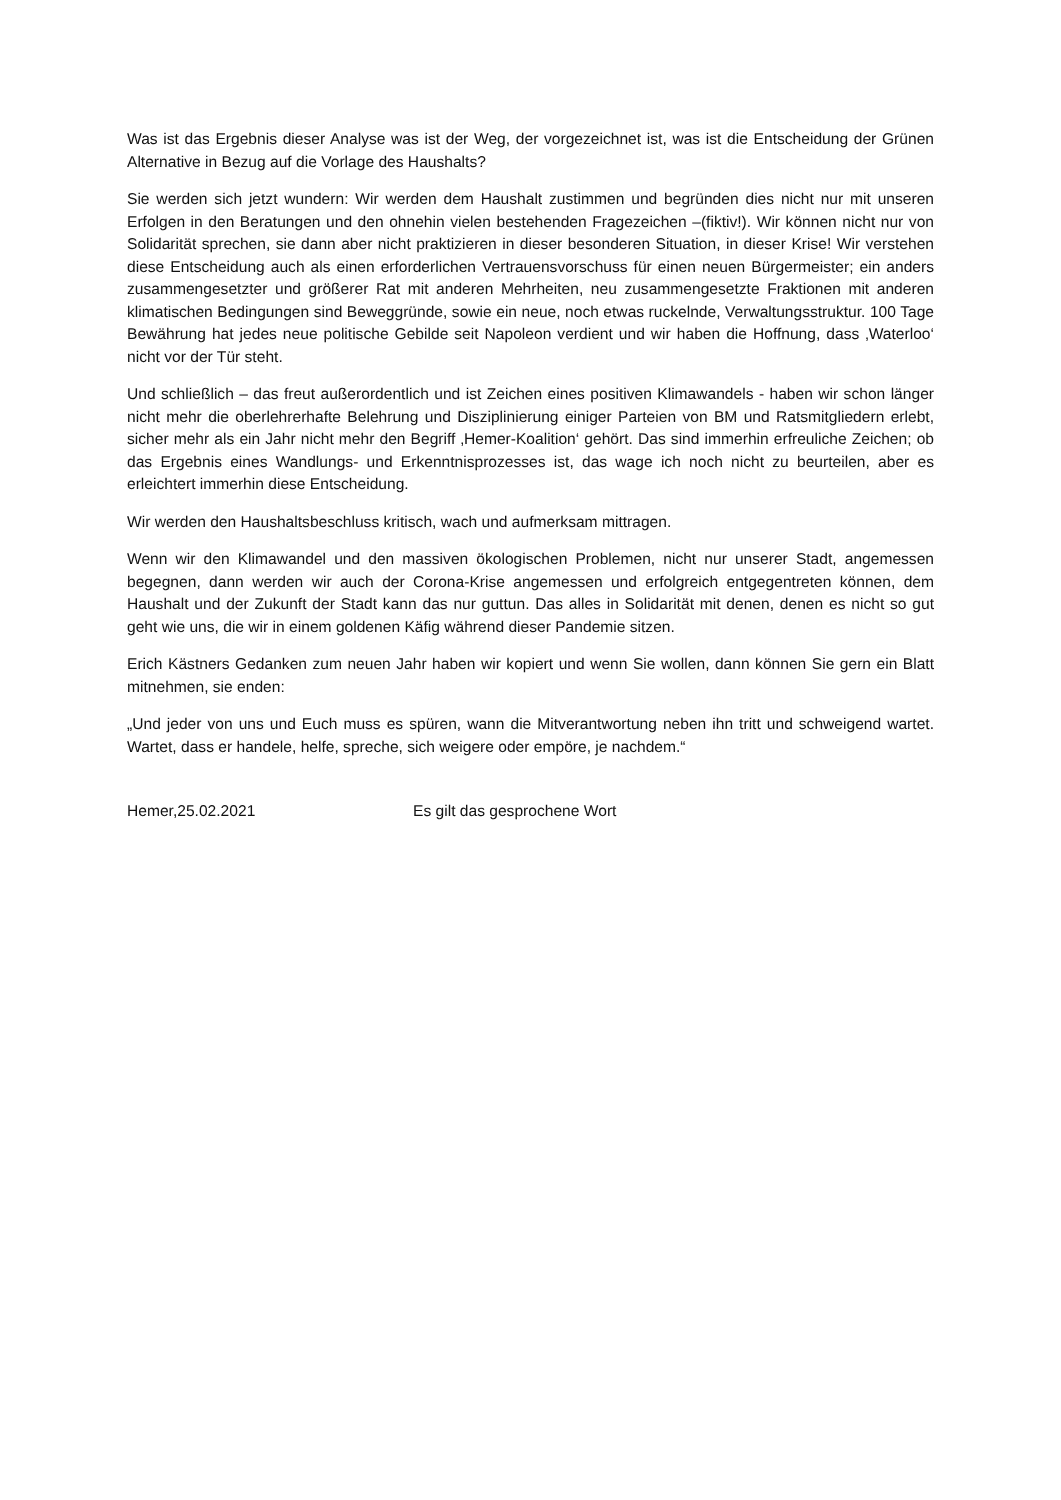Was ist das Ergebnis dieser Analyse was ist der Weg, der vorgezeichnet ist, was ist die Entscheidung der Grünen Alternative in Bezug auf die Vorlage des Haushalts?
Sie werden sich jetzt wundern: Wir werden dem Haushalt zustimmen und begründen dies nicht nur mit unseren Erfolgen in den Beratungen und den ohnehin vielen bestehenden Fragezeichen –(fiktiv!). Wir können nicht nur von Solidarität sprechen, sie dann aber nicht praktizieren in dieser besonderen Situation, in dieser Krise! Wir verstehen diese Entscheidung auch als einen erforderlichen Vertrauensvorschuss für einen neuen Bürgermeister; ein anders zusammengesetzter und größerer Rat mit anderen Mehrheiten, neu zusammengesetzte Fraktionen mit anderen klimatischen Bedingungen sind Beweggründe, sowie ein neue, noch etwas ruckelnde, Verwaltungsstruktur. 100 Tage Bewährung hat jedes neue politische Gebilde seit Napoleon verdient und wir haben die Hoffnung, dass ‚Waterloo‘ nicht vor der Tür steht.
Und schließlich – das freut außerordentlich und ist Zeichen eines positiven Klimawandels - haben wir schon länger nicht mehr die oberlehrerhafte Belehrung und Disziplinierung einiger Parteien von BM und Ratsmitgliedern erlebt, sicher mehr als ein Jahr nicht mehr den Begriff ‚Hemer-Koalition‘ gehört. Das sind immerhin erfreuliche Zeichen; ob das Ergebnis eines Wandlungs- und Erkenntnisprozesses ist, das wage ich noch nicht zu beurteilen, aber es erleichtert immerhin diese Entscheidung.
Wir werden den Haushaltsbeschluss kritisch, wach und aufmerksam mittragen.
Wenn wir den Klimawandel und den massiven ökologischen Problemen, nicht nur unserer Stadt, angemessen begegnen, dann werden wir auch der Corona-Krise angemessen und erfolgreich entgegentreten können, dem Haushalt und der Zukunft der Stadt kann das nur guttun. Das alles in Solidarität mit denen, denen es nicht so gut geht wie uns, die wir in einem goldenen Käfig während dieser Pandemie sitzen.
Erich Kästners Gedanken zum neuen Jahr haben wir kopiert und wenn Sie wollen, dann können Sie gern ein Blatt mitnehmen, sie enden:
„Und jeder von uns und Euch muss es spüren, wann die Mitverantwortung neben ihn tritt und schweigend wartet. Wartet, dass er handele, helfe, spreche, sich weigere oder empöre, je nachdem.“
Hemer,25.02.2021 Es gilt das gesprochene Wort